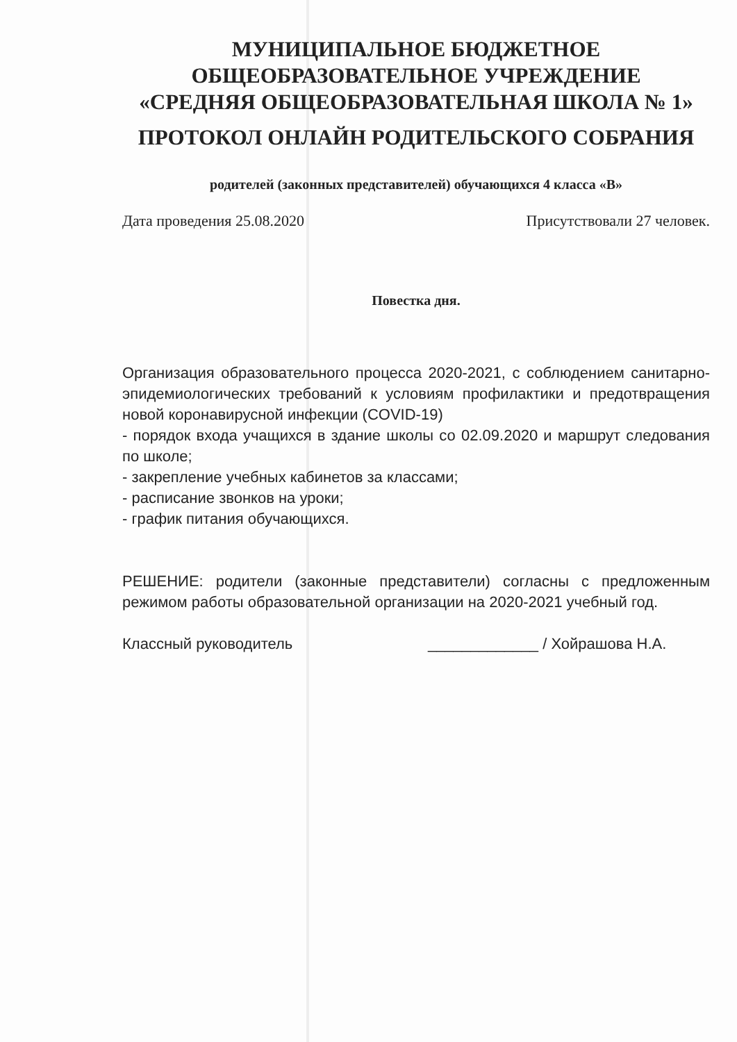МУНИЦИПАЛЬНОЕ БЮДЖЕТНОЕ
ОБЩЕОБРАЗОВАТЕЛЬНОЕ УЧРЕЖДЕНИЕ
«СРЕДНЯЯ ОБЩЕОБРАЗОВАТЕЛЬНАЯ ШКОЛА № 1»
ПРОТОКОЛ ОНЛАЙН РОДИТЕЛЬСКОГО СОБРАНИЯ
родителей (законных представителей) обучающихся 4 класса «В»
Дата проведения 25.08.2020 Присутствовали 27 человек.
Повестка дня.
Организация образовательного процесса 2020-2021, с соблюдением санитарно-эпидемиологических требований к условиям профилактики и предотвращения новой коронавирусной инфекции (COVID-19)
- порядок входа учащихся в здание школы со 02.09.2020 и маршрут следования по школе;
- закрепление учебных кабинетов за классами;
- расписание звонков на уроки;
- график питания обучающихся.
РЕШЕНИЕ: родители (законные представители) согласны с предложенным режимом работы образовательной организации на 2020-2021 учебный год.
Классный руководитель _____________ / Хойрашова Н.А.